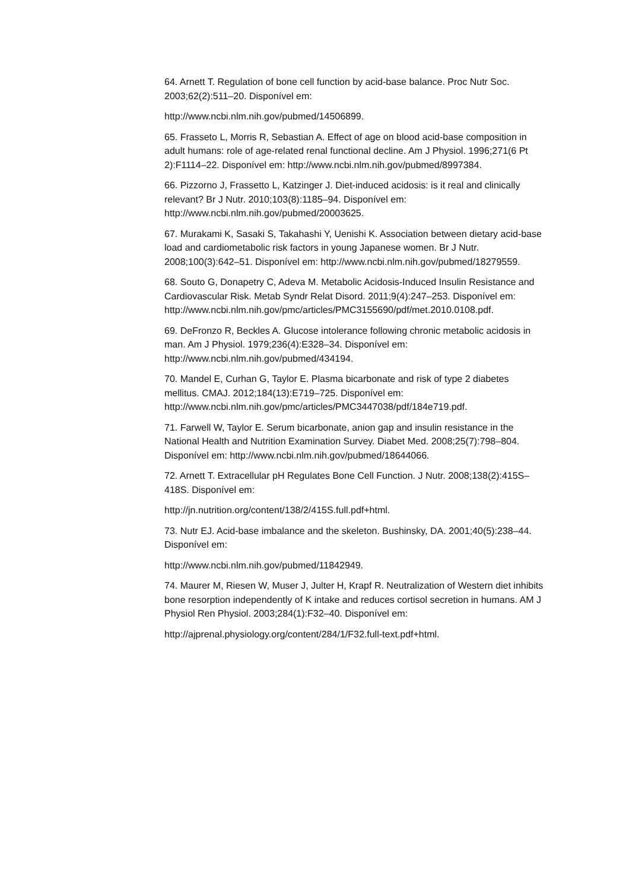64. Arnett T. Regulation of bone cell function by acid-base balance. Proc Nutr Soc. 2003;62(2):511–20. Disponível em:
http://www.ncbi.nlm.nih.gov/pubmed/14506899.
65. Frasseto L, Morris R, Sebastian A. Effect of age on blood acid-base composition in adult humans: role of age-related renal functional decline. Am J Physiol. 1996;271(6 Pt 2):F1114–22. Disponível em: http://www.ncbi.nlm.nih.gov/pubmed/8997384.
66. Pizzorno J, Frassetto L, Katzinger J. Diet-induced acidosis: is it real and clinically relevant? Br J Nutr. 2010;103(8):1185–94. Disponível em: http://www.ncbi.nlm.nih.gov/pubmed/20003625.
67. Murakami K, Sasaki S, Takahashi Y, Uenishi K. Association between dietary acid-base load and cardiometabolic risk factors in young Japanese women. Br J Nutr. 2008;100(3):642–51. Disponível em: http://www.ncbi.nlm.nih.gov/pubmed/18279559.
68. Souto G, Donapetry C, Adeva M. Metabolic Acidosis-Induced Insulin Resistance and Cardiovascular Risk. Metab Syndr Relat Disord. 2011;9(4):247–253. Disponível em: http://www.ncbi.nlm.nih.gov/pmc/articles/PMC3155690/pdf/met.2010.0108.pdf.
69. DeFronzo R, Beckles A. Glucose intolerance following chronic metabolic acidosis in man. Am J Physiol. 1979;236(4):E328–34. Disponível em: http://www.ncbi.nlm.nih.gov/pubmed/434194.
70. Mandel E, Curhan G, Taylor E. Plasma bicarbonate and risk of type 2 diabetes mellitus. CMAJ. 2012;184(13):E719–725. Disponível em: http://www.ncbi.nlm.nih.gov/pmc/articles/PMC3447038/pdf/184e719.pdf.
71. Farwell W, Taylor E. Serum bicarbonate, anion gap and insulin resistance in the National Health and Nutrition Examination Survey. Diabet Med. 2008;25(7):798–804. Disponível em: http://www.ncbi.nlm.nih.gov/pubmed/18644066.
72. Arnett T. Extracellular pH Regulates Bone Cell Function. J Nutr. 2008;138(2):415S–418S. Disponível em:
http://jn.nutrition.org/content/138/2/415S.full.pdf+html.
73. Nutr EJ. Acid-base imbalance and the skeleton. Bushinsky, DA. 2001;40(5):238–44. Disponível em:
http://www.ncbi.nlm.nih.gov/pubmed/11842949.
74. Maurer M, Riesen W, Muser J, Julter H, Krapf R. Neutralization of Western diet inhibits bone resorption independently of K intake and reduces cortisol secretion in humans. AM J Physiol Ren Physiol. 2003;284(1):F32–40. Disponível em:
http://ajprenal.physiology.org/content/284/1/F32.full-text.pdf+html.